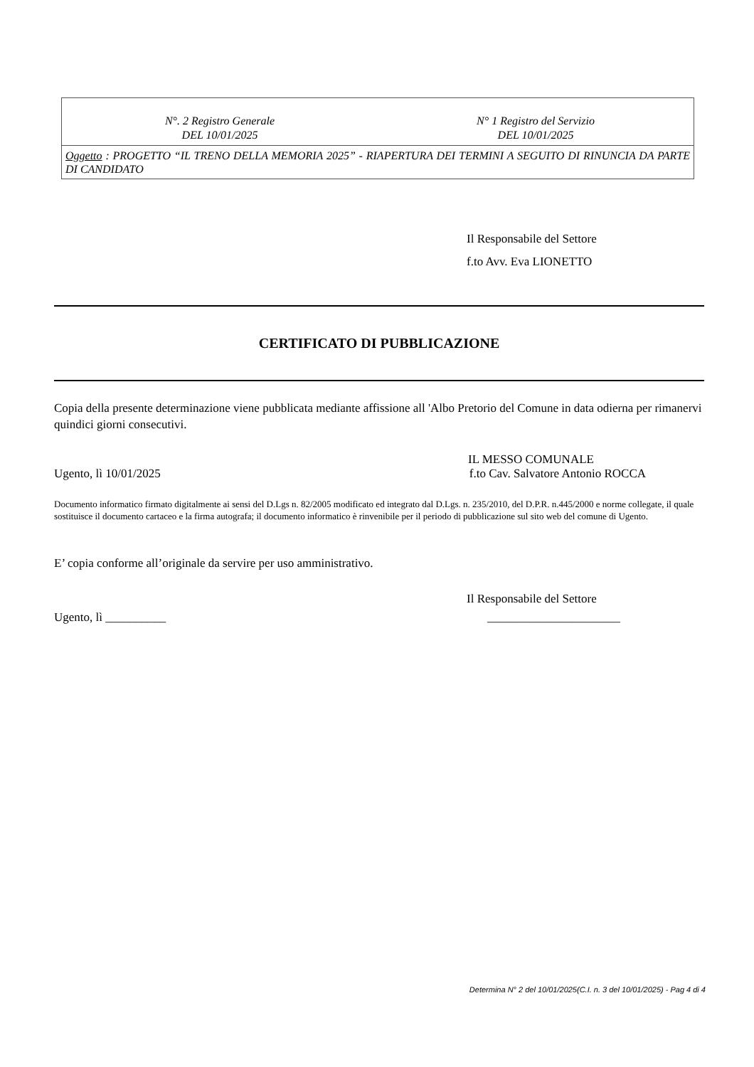| N°. 2 Registro Generale DEL 10/01/2025 | N° 1 Registro del Servizio DEL 10/01/2025 |
| Oggetto : PROGETTO “IL TRENO DELLA MEMORIA 2025” - RIAPERTURA DEI TERMINI A SEGUITO DI RINUNCIA DA PARTE DI CANDIDATO | |
Il Responsabile del Settore
f.to Avv. Eva LIONETTO
CERTIFICATO DI PUBBLICAZIONE
Copia della presente determinazione viene pubblicata mediante affissione all 'Albo Pretorio del Comune in data odierna per rimanervi quindici giorni consecutivi.
IL MESSO COMUNALE
Ugento, lì 10/01/2025 f.to Cav. Salvatore Antonio ROCCA
Documento informatico firmato digitalmente ai sensi del D.Lgs n. 82/2005 modificato ed integrato dal D.Lgs. n. 235/2010, del D.P.R. n.445/2000 e norme collegate, il quale sostituisce il documento cartaceo e la firma autografa; il documento informatico è rinvenibile per il periodo di pubblicazione sul sito web del comune di Ugento.
E’ copia conforme all’originale da servire per uso amministrativo.
Il Responsabile del Settore
Ugento, lì __________ ______________________
Determina N° 2 del 10/01/2025(C.I. n. 3 del 10/01/2025) - Pag 4 di 4